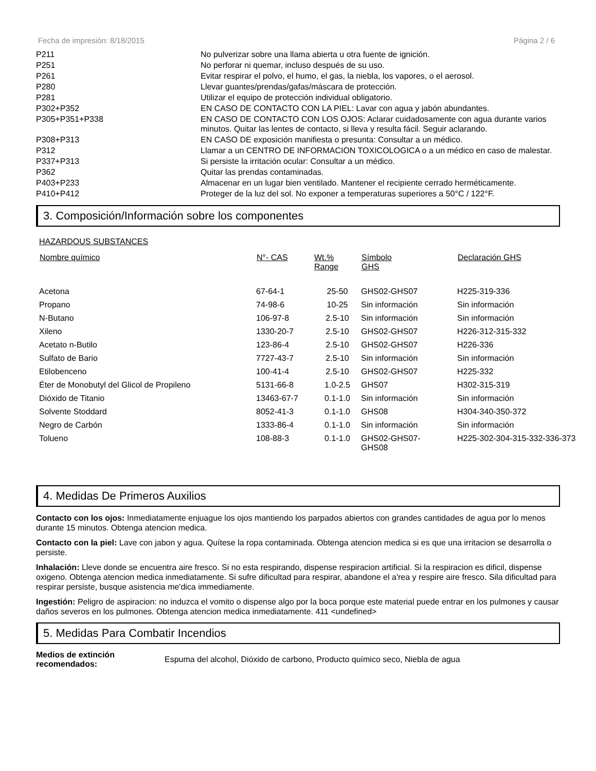Fecha de impresión: 8/18/2015 Página 2 / 6
| P211 | No pulverizar sobre una llama abierta u otra fuente de ignición. |
| P251 | No perforar ni quemar, incluso después de su uso. |
| P261 | Evitar respirar el polvo, el humo, el gas, la niebla, los vapores, o el aerosol. |
| P280 | Llevar guantes/prendas/gafas/máscara de protección. |
| P281 | Utilizar el equipo de protección individual obligatorio. |
| P302+P352 | EN CASO DE CONTACTO CON LA PIEL: Lavar con agua y jabón abundantes. |
| P305+P351+P338 | EN CASO DE CONTACTO CON LOS OJOS: Aclarar cuidadosamente con agua durante varios minutos. Quitar las lentes de contacto, si lleva y resulta fácil. Seguir aclarando. |
| P308+P313 | EN CASO DE exposición manifiesta o presunta: Consultar a un médico. |
| P312 | Llamar a un CENTRO DE INFORMACION TOXICOLOGICA o a un médico en caso de malestar. |
| P337+P313 | Si persiste la irritación ocular: Consultar a un médico. |
| P362 | Quitar las prendas contaminadas. |
| P403+P233 | Almacenar en un lugar bien ventilado. Mantener el recipiente cerrado herméticamente. |
| P410+P412 | Proteger de la luz del sol. No exponer a temperaturas superiores a 50°C / 122°F. |
3. Composición/Información sobre los componentes
HAZARDOUS SUBSTANCES
| Nombre químico | N°- CAS | Wt.% Range | Símbolo GHS | Declaración GHS |
| --- | --- | --- | --- | --- |
| Acetona | 67-64-1 | 25-50 | GHS02-GHS07 | H225-319-336 |
| Propano | 74-98-6 | 10-25 | Sin información | Sin información |
| N-Butano | 106-97-8 | 2.5-10 | Sin información | Sin información |
| Xileno | 1330-20-7 | 2.5-10 | GHS02-GHS07 | H226-312-315-332 |
| Acetato n-Butilo | 123-86-4 | 2.5-10 | GHS02-GHS07 | H226-336 |
| Sulfato de Bario | 7727-43-7 | 2.5-10 | Sin información | Sin información |
| Etilobenceno | 100-41-4 | 2.5-10 | GHS02-GHS07 | H225-332 |
| Éter de Monobutyl del Glicol de Propileno | 5131-66-8 | 1.0-2.5 | GHS07 | H302-315-319 |
| Dióxido de Titanio | 13463-67-7 | 0.1-1.0 | Sin información | Sin información |
| Solvente Stoddard | 8052-41-3 | 0.1-1.0 | GHS08 | H304-340-350-372 |
| Negro de Carbón | 1333-86-4 | 0.1-1.0 | Sin información | Sin información |
| Tolueno | 108-88-3 | 0.1-1.0 | GHS02-GHS07- GHS08 | H225-302-304-315-332-336-373 |
4. Medidas De Primeros Auxilios
Contacto con los ojos: Inmediatamente enjuague los ojos mantiendo los parpados abiertos con grandes cantidades de agua por lo menos durante 15 minutos. Obtenga atencion medica.
Contacto con la piel: Lave con jabon y agua. Quítese la ropa contaminada. Obtenga atencion medica si es que una irritacion se desarrolla o persiste.
Inhalación: Lleve donde se encuentra aire fresco. Si no esta respirando, dispense respiracion artificial. Si la respiracion es dificil, dispense oxigeno. Obtenga atencion medica inmediatamente. Si sufre dificultad para respirar, abandone el a'rea y respire aire fresco. Sila dificultad para respirar persiste, busque asistencia me'dica immediamente.
Ingestión: Peligro de aspiracion: no induzca el vomito o dispense algo por la boca porque este material puede entrar en los pulmones y causar daños severos en los pulmones. Obtenga atencion medica inmediatamente. 411 <undefined>
5. Medidas Para Combatir Incendios
Medios de extinción recomendados: Espuma del alcohol, Dióxido de carbono, Producto químico seco, Niebla de agua